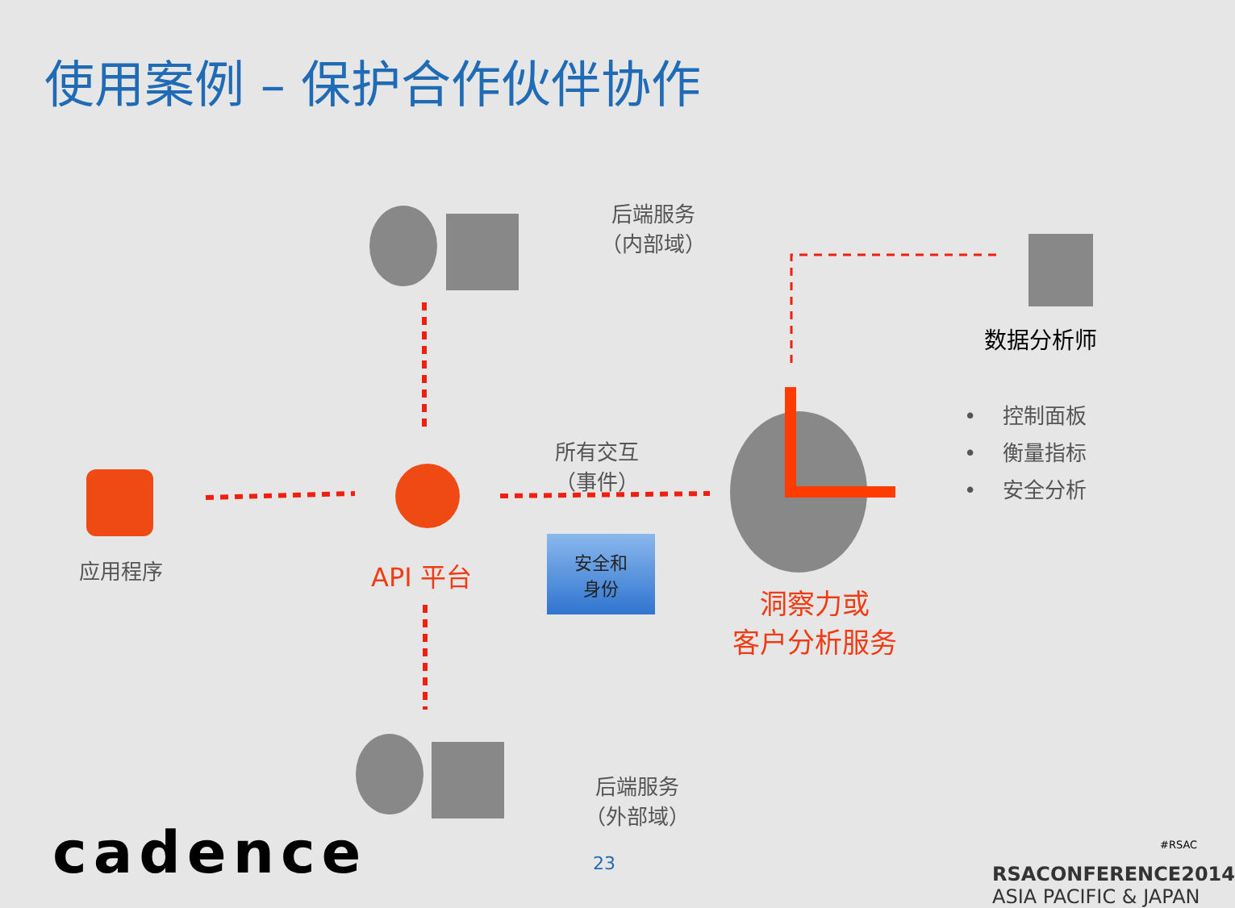使用案例 – 保护合作伙伴协作
后端服务
（内部域）
后端服务
（外部域）
所有交互
（事件）
应用程序 API 平台
安全和
身份
洞察力或
客户分析服务
数据分析师
• 控制面板
• 衡量指标
• 安全分析
cadence 23
#RSAC
RSACONFERENCE2014
ASIA PACIFIC & JAPAN